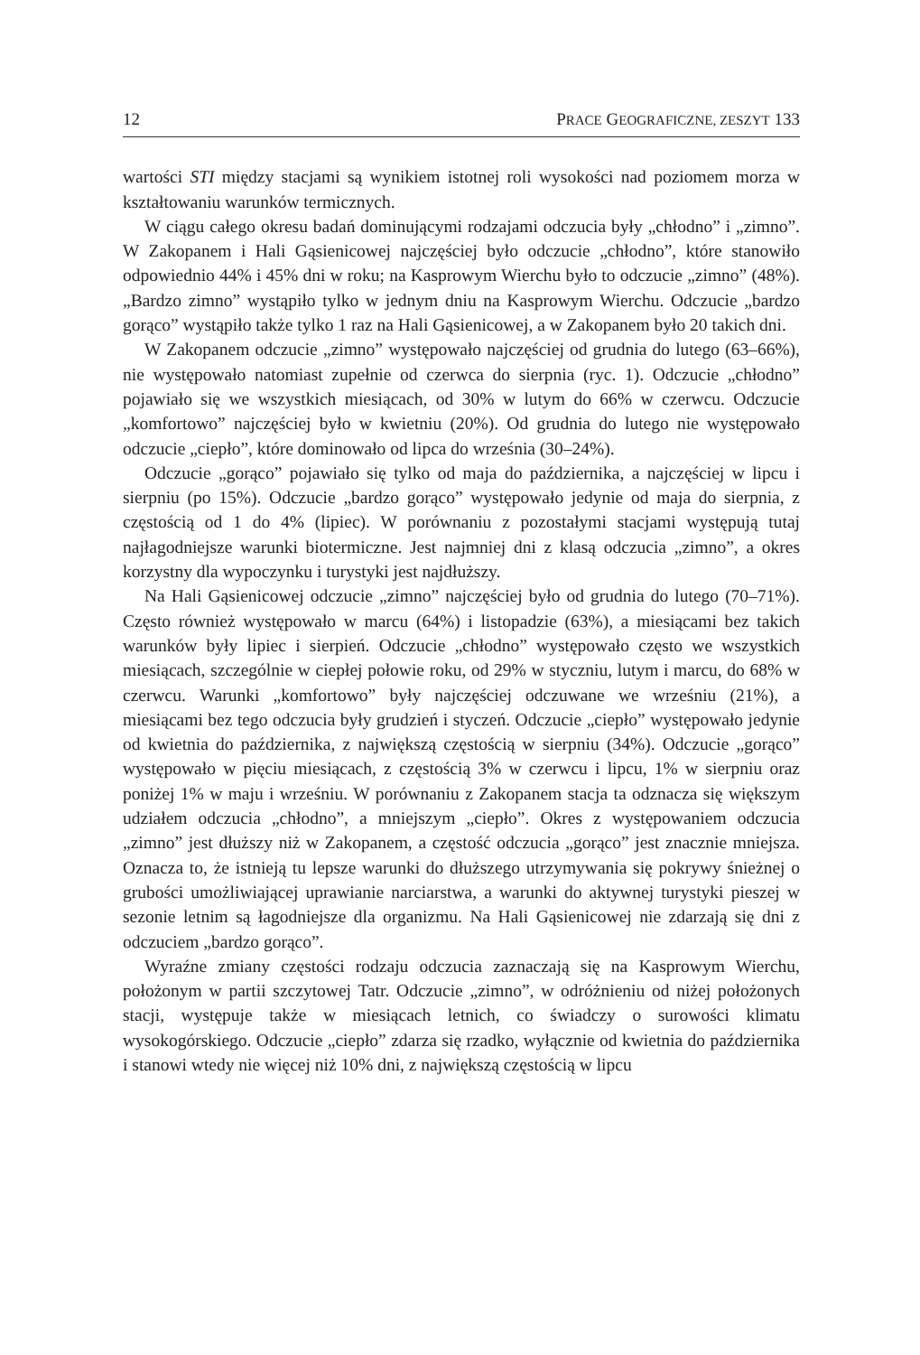12 PRACE GEOGRAFICZNE, ZESZYT 133
wartości STI między stacjami są wynikiem istotnej roli wysokości nad poziomem morza w kształtowaniu warunków termicznych.
W ciągu całego okresu badań dominującymi rodzajami odczucia były „chłodno” i „zimno”. W Zakopanem i Hali Gąsienicowej najczęściej było odczucie „chłodno”, które stanowiło odpowiednio 44% i 45% dni w roku; na Kasprowym Wierchu było to odczucie „zimno” (48%). „Bardzo zimno” wystąpiło tylko w jednym dniu na Kasprowym Wierchu. Odczucie „bardzo gorąco” wystąpiło także tylko 1 raz na Hali Gąsienicowej, a w Zakopanem było 20 takich dni.
W Zakopanem odczucie „zimno” występowało najczęściej od grudnia do lutego (63–66%), nie występowało natomiast zupełnie od czerwca do sierpnia (ryc. 1). Odczucie „chłodno” pojawiało się we wszystkich miesiącach, od 30% w lutym do 66% w czerwcu. Odczucie „komfortowo” najczęściej było w kwietniu (20%). Od grudnia do lutego nie występowało odczucie „ciepło”, które dominowało od lipca do września (30–24%).
Odczucie „gorąco” pojawiało się tylko od maja do października, a najczęściej w lipcu i sierpniu (po 15%). Odczucie „bardzo gorąco” występowało jedynie od maja do sierpnia, z częstością od 1 do 4% (lipiec). W porównaniu z pozostałymi stacjami występują tutaj najłagodniejsze warunki biotermiczne. Jest najmniej dni z klasą odczucia „zimno”, a okres korzystny dla wypoczynku i turystyki jest najdłuższy.
Na Hali Gąsienicowej odczucie „zimno” najczęściej było od grudnia do lutego (70–71%). Często również występowało w marcu (64%) i listopadzie (63%), a miesiącami bez takich warunków były lipiec i sierpień. Odczucie „chłodno” występowało często we wszystkich miesiącach, szczególnie w ciepłej połowie roku, od 29% w styczniu, lutym i marcu, do 68% w czerwcu. Warunki „komfortowo” były najczęściej odczuwane we wrześniu (21%), a miesiącami bez tego odczucia były grudzień i styczeń. Odczucie „ciepło” występowało jedynie od kwietnia do października, z największą częstością w sierpniu (34%). Odczucie „gorąco” występowało w pięciu miesiącach, z częstością 3% w czerwcu i lipcu, 1% w sierpniu oraz poniżej 1% w maju i wrześniu. W porównaniu z Zakopanem stacja ta odznacza się większym udziałem odczucia „chłodno”, a mniejszym „ciepło”. Okres z występowaniem odczucia „zimno” jest dłuższy niż w Zakopanem, a częstość odczucia „gorąco” jest znacznie mniejsza. Oznacza to, że istnieją tu lepsze warunki do dłuższego utrzymywania się pokrywy śnieżnej o grubości umożliwiającej uprawianie narciarstwa, a warunki do aktywnej turystyki pieszej w sezonie letnim są łagodniejsze dla organizmu. Na Hali Gąsienicowej nie zdarzają się dni z odczuciem „bardzo gorąco”.
Wyraźne zmiany częstości rodzaju odczucia zaznaczają się na Kasprowym Wierchu, położonym w partii szczytowej Tatr. Odczucie „zimno”, w odróżnieniu od niżej położonych stacji, występuje także w miesiącach letnich, co świadczy o surowości klimatu wysokogórskiego. Odczucie „ciepło” zdarza się rzadko, wyłącznie od kwietnia do października i stanowi wtedy nie więcej niż 10% dni, z największą częstością w lipcu